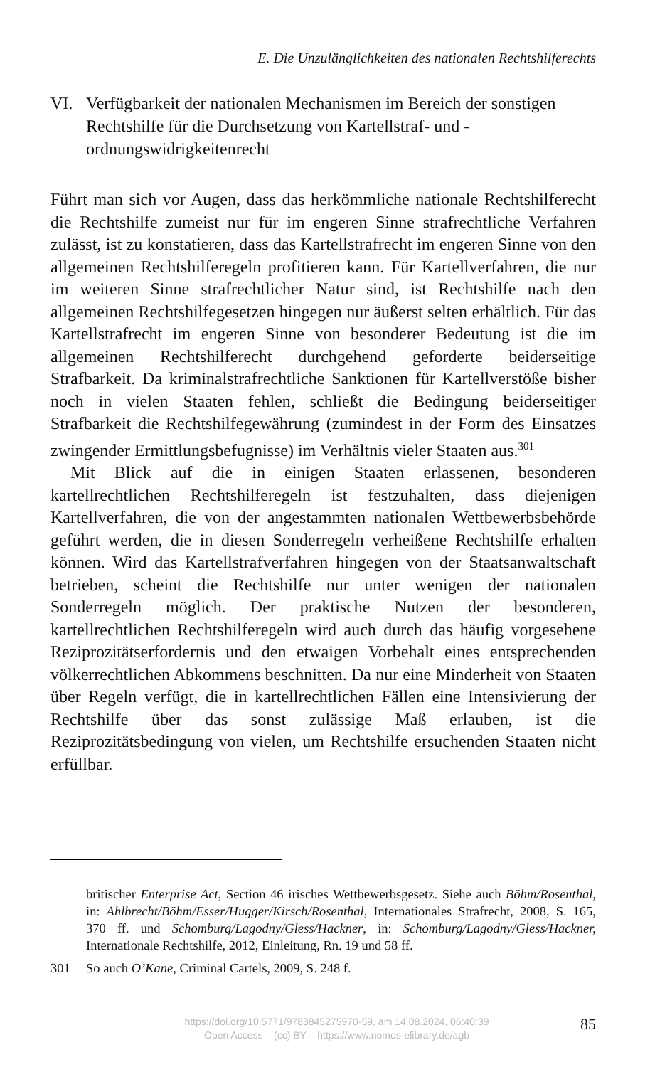E. Die Unzulänglichkeiten des nationalen Rechtshilferechts
VI. Verfügbarkeit der nationalen Mechanismen im Bereich der sonstigen Rechtshilfe für die Durchsetzung von Kartellstraf- und -ordnungswidrigkeitenrecht
Führt man sich vor Augen, dass das herkömmliche nationale Rechtshilferecht die Rechtshilfe zumeist nur für im engeren Sinne strafrechtliche Verfahren zulässt, ist zu konstatieren, dass das Kartellstrafrecht im engeren Sinne von den allgemeinen Rechtshilferegeln profitieren kann. Für Kartellverfahren, die nur im weiteren Sinne strafrechtlicher Natur sind, ist Rechtshilfe nach den allgemeinen Rechtshilfegesetzen hingegen nur äußerst selten erhältlich. Für das Kartellstrafrecht im engeren Sinne von besonderer Bedeutung ist die im allgemeinen Rechtshilferecht durchgehend geforderte beiderseitige Strafbarkeit. Da kriminalstrafrechtliche Sanktionen für Kartellverstöße bisher noch in vielen Staaten fehlen, schließt die Bedingung beiderseitiger Strafbarkeit die Rechtshilfegewährung (zumindest in der Form des Einsatzes zwingender Ermittlungsbefugnisse) im Verhältnis vieler Staaten aus.<sup>301</sup>
Mit Blick auf die in einigen Staaten erlassenen, besonderen kartellrechtlichen Rechtshilferegeln ist festzuhalten, dass diejenigen Kartellverfahren, die von der angestammten nationalen Wettbewerbsbehörde geführt werden, die in diesen Sonderregeln verheißene Rechtshilfe erhalten können. Wird das Kartellstrafverfahren hingegen von der Staatsanwaltschaft betrieben, scheint die Rechtshilfe nur unter wenigen der nationalen Sonderregeln möglich. Der praktische Nutzen der besonderen, kartellrechtlichen Rechtshilferegeln wird auch durch das häufig vorgesehene Reziprozitätserfordernis und den etwaigen Vorbehalt eines entsprechenden völkerrechtlichen Abkommens beschnitten. Da nur eine Minderheit von Staaten über Regeln verfügt, die in kartellrechtlichen Fällen eine Intensivierung der Rechtshilfe über das sonst zulässige Maß erlauben, ist die Reziprozitätsbedingung von vielen, um Rechtshilfe ersuchenden Staaten nicht erfüllbar.
britischer Enterprise Act, Section 46 irisches Wettbewerbsgesetz. Siehe auch Böhm/Rosenthal, in: Ahlbrecht/Böhm/Esser/Hugger/Kirsch/Rosenthal, Internationales Strafrecht, 2008, S. 165, 370 ff. und Schomburg/Lagodny/Gless/Hackner, in: Schomburg/Lagodny/Gless/Hackner, Internationale Rechtshilfe, 2012, Einleitung, Rn. 19 und 58 ff.
301 So auch O’Kane, Criminal Cartels, 2009, S. 248 f.
https://doi.org/10.5771/9783845275970-59, am 14.08.2024, 06:40:39
Open Access – (cc) BY – https://www.nomos-elibrary.de/agb
85